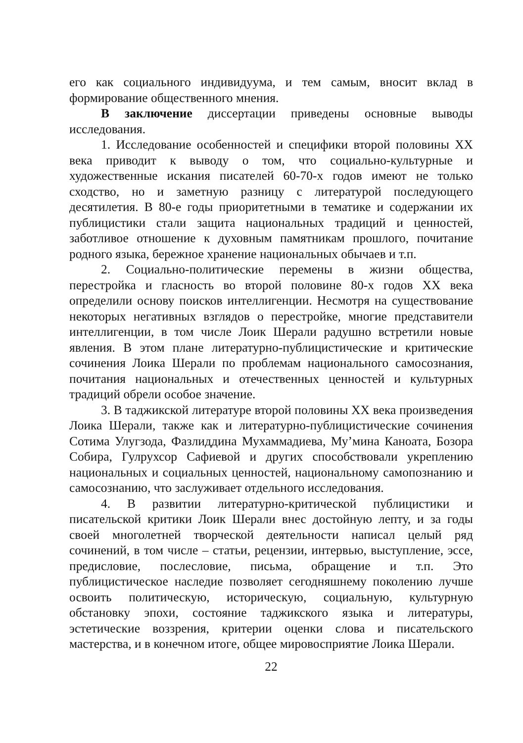его как социального индивидуума, и тем самым, вносит вклад в формирование общественного мнения.
В заключение диссертации приведены основные выводы исследования.
1. Исследование особенностей и специфики второй половины XX века приводит к выводу о том, что социально-культурные и художественные искания писателей 60-70-х годов имеют не только сходство, но и заметную разницу с литературой последующего десятилетия. В 80-е годы приоритетными в тематике и содержании их публицистики стали защита национальных традиций и ценностей, заботливое отношение к духовным памятникам прошлого, почитание родного языка, бережное хранение национальных обычаев и т.п.
2. Социально-политические перемены в жизни общества, перестройка и гласность во второй половине 80-х годов XX века определили основу поисков интеллигенции. Несмотря на существование некоторых негативных взглядов о перестройке, многие представители интеллигенции, в том числе Лоик Шерали радушно встретили новые явления. В этом плане литературно-публицистические и критические сочинения Лоика Шерали по проблемам национального самосознания, почитания национальных и отечественных ценностей и культурных традиций обрели особое значение.
3. В таджикской литературе второй половины XX века произведения Лоика Шерали, также как и литературно-публицистические сочинения Сотима Улугзода, Фазлиддина Мухаммадиева, Му’мина Каноата, Бозора Собира, Гулрухсор Сафиевой и других способствовали укреплению национальных и социальных ценностей, национальному самопознанию и самосознанию, что заслуживает отдельного исследования.
4. В развитии литературно-критической публицистики и писательской критики Лоик Шерали внес достойную лепту, и за годы своей многолетней творческой деятельности написал целый ряд сочинений, в том числе – статьи, рецензии, интервью, выступление, эссе, предисловие, послесловие, письма, обращение и т.п. Это публицистическое наследие позволяет сегодняшнему поколению лучше освоить политическую, историческую, социальную, культурную обстановку эпохи, состояние таджикского языка и литературы, эстетические воззрения, критерии оценки слова и писательского мастерства, и в конечном итоге, общее мировосприятие Лоика Шерали.
22